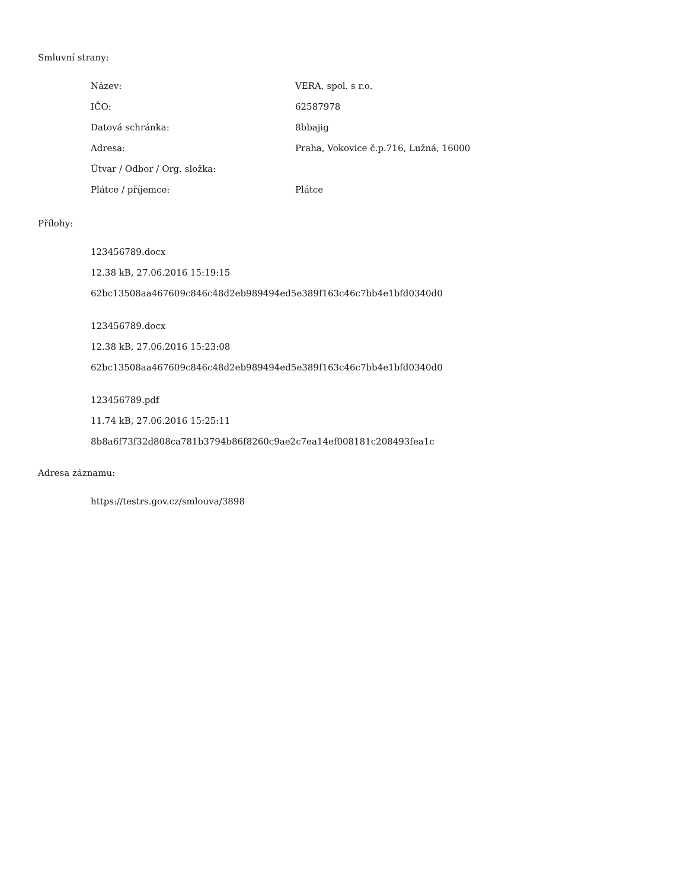Smluvní strany:
| Název: | VERA, spol. s r.o. |
| IČO: | 62587978 |
| Datová schránka: | 8bbajig |
| Adresa: | Praha, Vokovice č.p.716, Lužná, 16000 |
| Útvar / Odbor / Org. složka: | |
| Plátce / příjemce: | Plátce |
Přílohy:
123456789.docx
12.38 kB, 27.06.2016 15:19:15
62bc13508aa467609c846c48d2eb989494ed5e389f163c46c7bb4e1bfd0340d0
123456789.docx
12.38 kB, 27.06.2016 15:23:08
62bc13508aa467609c846c48d2eb989494ed5e389f163c46c7bb4e1bfd0340d0
123456789.pdf
11.74 kB, 27.06.2016 15:25:11
8b8a6f73f32d808ca781b3794b86f8260c9ae2c7ea14ef008181c208493fea1c
Adresa záznamu:
https://testrs.gov.cz/smlouva/3898